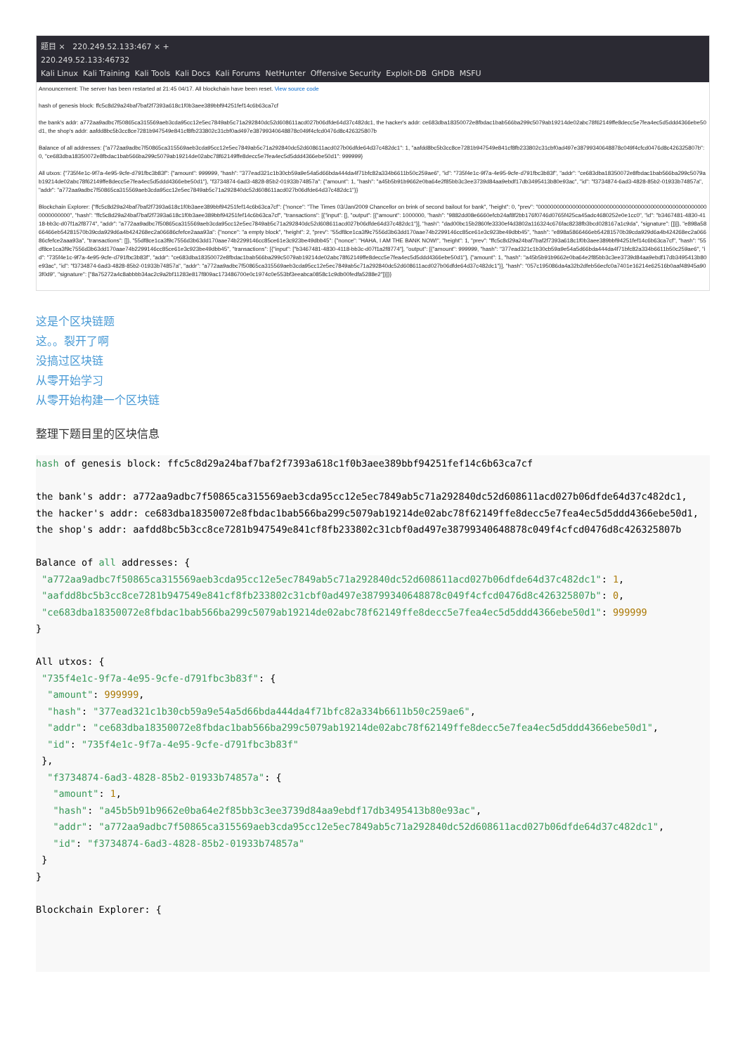题目 × 220.249.52.133:467 × +
220.249.52.133:46732
Kali Linux Kali Training Kali Tools Kali Docs Kali Forums NetHunter Offensive Security Exploit-DB GHDB MSFU
Announcement: The server has been restarted at 21:45 04/17. All blockchain have been reset. View source code
hash of genesis block: ffc5c8d29a24baf7baf2f7393a618c1f0b3aee389bbf94251fef14c6b63ca7cf
the bank's addr: a772aa9adbc7f50865ca315569aeb3cda95cc12e5ec7849ab5c71a292840dc52d608611acd027b06dfde64d37c482dc1, the hacker's addr: ce683dba18350072e8fbdac1bab566ba299c5079ab19214de02abc78f62149ffe8decc5e7fea4ec5d5ddd4366ebe50d1, the shop's addr: aafdd8bc5b3cc8ce7281b947549e841cf8fb233802c31cbf0ad497e38799340648878c049f4cfcd0476d8c426325807b
Balance of all addresses: {"a772aa9adbc7f50865ca315569aeb3cda95cc12e5ec7849ab5c71a292840dc52d608611acd027b06dfde64d37c482dc1": 1, "aafdd8bc5b3cc8ce7281b947549e841cf8fb233802c31cbf0ad497e38799340648878c049f4cfcd0476d8c426325807b": 0, "ce683dba18350072e8fbdac1bab566ba299c5079ab19214de02abc78f62149ffe8decc5e7fea4ec5d5ddd4366ebe50d1": 999999}
All utxos: {"735f4e1c-9f7a-4e95-9cfe-d791fbc3b83f": {"amount": 999999, "hash": "377ead321c1b30cb59a9e54a5d66bda444da4f71bfc82a334b6611b50c259ae6", "id": "735f4e1c-9f7a-4e95-9cfe-d791fbc3b83f", "addr": "ce683dba18350072e8fbdac1bab566ba299c5079ab19214de02abc78f62149ffe8decc5e7fea4ec5d5ddd4366ebe50d1"}, "f3734874-6ad3-4828-85b2-01933b74857a": {"amount": 1, "hash": "a45b5b91b9662e0ba64e2f85bb3c3ee3739d84aa9ebdf17db3495413b80e93ac", "id": "f3734874-6ad3-4828-85b2-01933b74857a", "addr": "a772aa9adbc7f50865ca315569aeb3cda95cc12e5ec7849ab5c71a292840dc52d608611acd027b06dfde64d37c482dc1"}}
Blockchain Explorer: {"ffc5c8d29a24baf7baf2f7393a618c1f0b3aee389bbf94251fef14c6b63ca7cf": {"nonce": "The Times 03/Jan/2009 Chancellor on brink of second bailout for bank", "height": 0, "prev": "0000000000000000000000000000000000000000000000000000000000000000", "hash": "ffc5c8d29a24baf7baf2f7393a618c1f0b3aee389bbf94251fef14c6b63ca7cf", "transactions": [{"input": [], "output": [{"amount": 1000000, "hash": "9882dd08e6660efcb24af8f2bb176f0746d0765f425ca45adc4680252e0e1cc0", "id": "b3467481-4830-4118-bb3c-d07f1a2f8774", "addr": "a772aa9adbc7f50865ca315569aeb3cda95cc12e5ec7849ab5c71a292840dc52d608611acd027b06dfde64d37c482dc1"}], "hash": "dad00bc15b2860fe3330ef4d3802a116324c676fac8238fb3bcd028167a1c9da", "signature": []}]}, "e898a5866466eb54281570b39cda929d6a4b424268ec2a06686cfefce2aaa93a": {"nonce": "a empty block", "height": 2, "prev": "55df8ce1ca3f9c7556d3b63dd170aae74b2299146cc85ce61e3c923be49dbb45", "hash": "e898a5866466eb54281570b39cda929d6a4b424268ec2a06686cfefce2aaa93a", "transactions": []}, "55df8ce1ca3f9c7556d3b63dd170aae74b2299146cc85ce61e3c923be49dbb45": {"nonce": "HAHA, I AM THE BANK NOW!", "height": 1, "prev": "ffc5c8d29a24baf7baf2f7393a618c1f0b3aee389bbf94251fef14c6b63ca7cf", "hash": "55df8ce1ca3f9c7556d3b63dd170aae74b2299146cc85ce61e3c923be49dbb45", "transactions": [{"input": ["b3467481-4830-4118-bb3c-d07f1a2f8774"], "output": [{"amount": 999999, "hash": "377ead321c1b30cb59a9e54a5d66bda444da4f71bfc82a334b6611b50c259ae6", "id": "735f4e1c-9f7a-4e95-9cfe-d791fbc3b83f", "addr": "ce683dba18350072e8fbdac1bab566ba299c5079ab19214de02abc78f62149ffe8decc5e7fea4ec5d5ddd4366ebe50d1"}, {"amount": 1, "hash": "a45b5b91b9662e0ba64e2f85bb3c3ee3739d84aa9ebdf17db3495413b80e93ac", "id": "f3734874-6ad3-4828-85b2-01933b74857a", "addr": "a772aa9adbc7f50865ca315569aeb3cda95cc12e5ec7849ab5c71a292840dc52d608611acd027b06dfde64d37c482dc1"}], "hash": "057c195086da4a32b2dfeb56ecfc0a7401e16214e62516b0aaf48945a903f0d9", "signature": ["8a75272a4c8abbbb34ac2c9a2bf11283e817f809ac173486700e0c1974c0e553bf3eeabca0858c1c9db00fedfa5288e2"]}]}}
这是个区块链题
这。。裂开了啊
没搞过区块链
从零开始学习
从零开始构建一个区块链
整理下题目里的区块信息
hash of genesis block: ffc5c8d29a24baf7baf2f7393a618c1f0b3aee389bbf94251fef14c6b63ca7cf

the bank's addr: a772aa9adbc7f50865ca315569aeb3cda95cc12e5ec7849ab5c71a292840dc52d608611acd027b06dfde64d37c482dc1,
the hacker's addr: ce683dba18350072e8fbdac1bab566ba299c5079ab19214de02abc78f62149ffe8decc5e7fea4ec5d5ddd4366ebe50d1,
the shop's addr: aafdd8bc5b3cc8ce7281b947549e841cf8fb233802c31cbf0ad497e38799340648878c049f4cfcd0476d8c426325807b

Balance of all addresses: {
 "a772aa9adbc7f50865ca315569aeb3cda95cc12e5ec7849ab5c71a292840dc52d608611acd027b06dfde64d37c482dc1": 1,
 "aafdd8bc5b3cc8ce7281b947549e841cf8fb233802c31cbf0ad497e38799340648878c049f4cfcd0476d8c426325807b": 0,
 "ce683dba18350072e8fbdac1bab566ba299c5079ab19214de02abc78f62149ffe8decc5e7fea4ec5d5ddd4366ebe50d1": 999999
}

All utxos: {
 "735f4e1c-9f7a-4e95-9cfe-d791fbc3b83f": {
  "amount": 999999,
  "hash": "377ead321c1b30cb59a9e54a5d66bda444da4f71bfc82a334b6611b50c259ae6",
  "addr": "ce683dba18350072e8fbdac1bab566ba299c5079ab19214de02abc78f62149ffe8decc5e7fea4ec5d5ddd4366ebe50d1",
  "id": "735f4e1c-9f7a-4e95-9cfe-d791fbc3b83f"
 },
  "f3734874-6ad3-4828-85b2-01933b74857a": {
   "amount": 1,
   "hash": "a45b5b91b9662e0ba64e2f85bb3c3ee3739d84aa9ebdf17db3495413b80e93ac",
   "addr": "a772aa9adbc7f50865ca315569aeb3cda95cc12e5ec7849ab5c71a292840dc52d608611acd027b06dfde64d37c482dc1",
   "id": "f3734874-6ad3-4828-85b2-01933b74857a"
 }
}

Blockchain Explorer: {